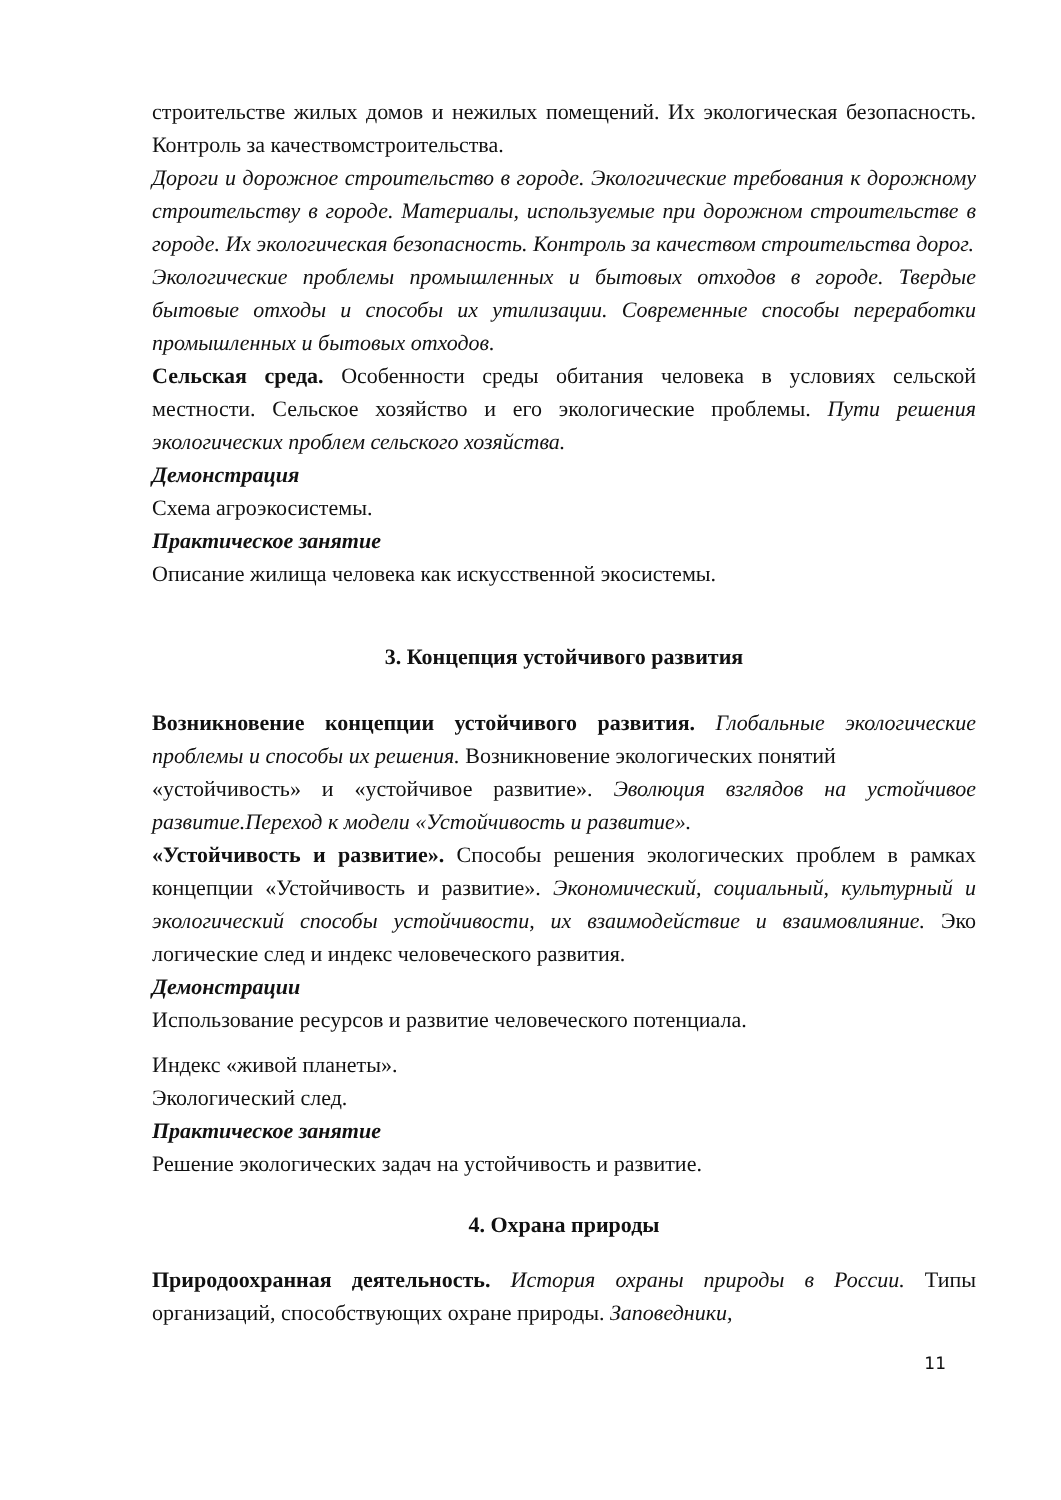строительстве жилых домов и нежилых помещений. Их экологическая безопасность. Контроль за качествомстроительства.
Дороги и дорожное строительство в городе. Экологические требования к дорожному строительству в городе. Материалы, используемые при дорожном строительстве в городе. Их экологическая безопасность. Контроль за качеством строительства дорог.
Экологические проблемы промышленных и бытовых отходов в городе. Твердые бытовые отходы и способы их утилизации. Современные способы переработки промышленных и бытовых отходов.
Сельская среда. Особенности среды обитания человека в условиях сельской местности. Сельское хозяйство и его экологические проблемы. Пути решения экологических проблем сельского хозяйства.
Демонстрация
Схема агроэкосистемы.
Практическое занятие
Описание жилища человека как искусственной экосистемы.
3. Концепция устойчивого развития
Возникновение концепции устойчивого развития. Глобальные экологические проблемы и способы их решения. Возникновение экологических понятий
«устойчивость» и «устойчивое развитие». Эволюция взглядов на устойчивое развитие.Переход к модели «Устойчивость и развитие».
«Устойчивость и развитие». Способы решения экологических проблем в рамках концепции «Устойчивость и развитие». Экономический, социальный, культурный и экологический способы устойчивости, их взаимодействие и взаимовлияние. Эко логические след и индекс человеческого развития.
Демонстрации
Использование ресурсов и развитие человеческого потенциала.
Индекс «живой планеты».
Экологический след.
Практическое занятие
Решение экологических задач на устойчивость и развитие.
4. Охрана природы
Природоохранная деятельность. История охраны природы в России. Типы организаций, способствующих охране природы. Заповедники,
11